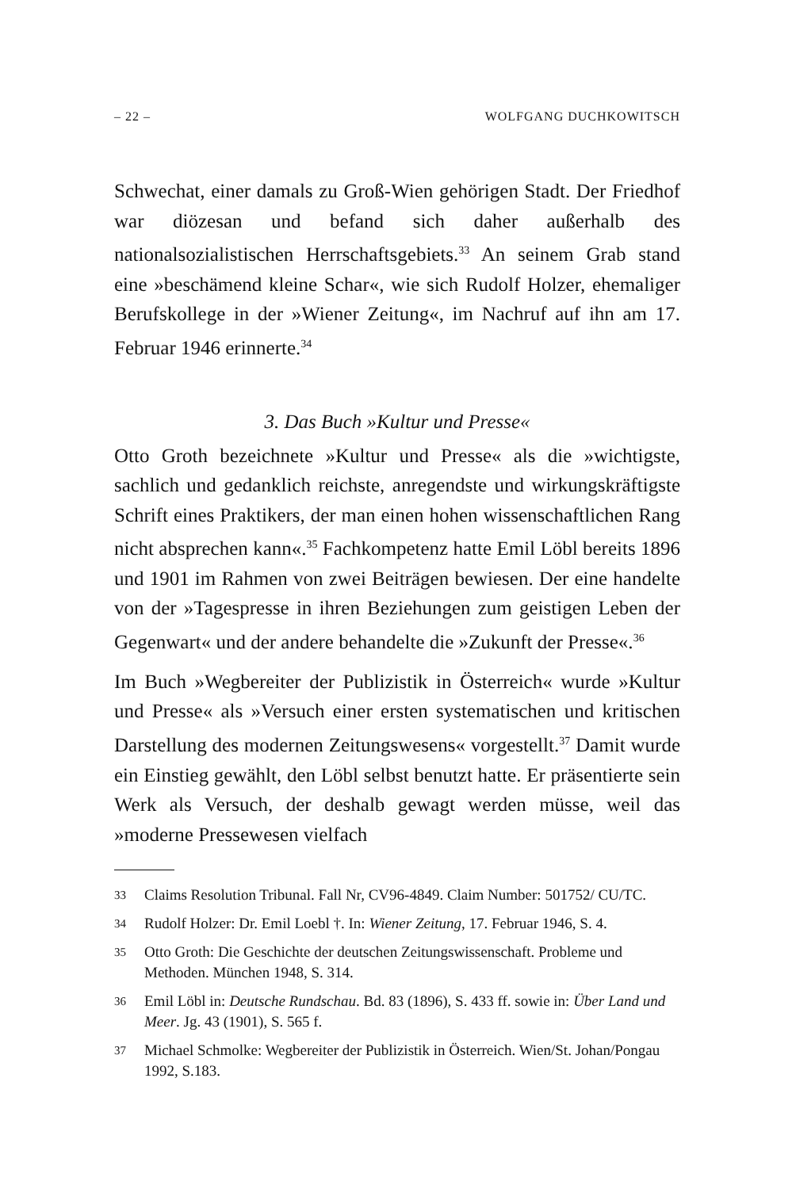– 22 – WOLFGANG DUCHKOWITSCH
Schwechat, einer damals zu Groß-Wien gehörigen Stadt. Der Friedhof war diözesan und befand sich daher außerhalb des nationalsozialistischen Herrschaftsgebiets.<sup>33</sup> An seinem Grab stand eine »beschämend kleine Schar«, wie sich Rudolf Holzer, ehemaliger Berufskollege in der »Wiener Zeitung«, im Nachruf auf ihn am 17. Februar 1946 erinnerte.<sup>34</sup>
3. Das Buch »Kultur und Presse«
Otto Groth bezeichnete »Kultur und Presse« als die »wichtigste, sachlich und gedanklich reichste, anregendste und wirkungskräftigste Schrift eines Praktikers, der man einen hohen wissenschaftlichen Rang nicht absprechen kann«.<sup>35</sup> Fachkompetenz hatte Emil Löbl bereits 1896 und 1901 im Rahmen von zwei Beiträgen bewiesen. Der eine handelte von der »Tagespresse in ihren Beziehungen zum geistigen Leben der Gegenwart« und der andere behandelte die »Zukunft der Presse«.<sup>36</sup>
Im Buch »Wegbereiter der Publizistik in Österreich« wurde »Kultur und Presse« als »Versuch einer ersten systematischen und kritischen Darstellung des modernen Zeitungswesens« vorgestellt.<sup>37</sup> Damit wurde ein Einstieg gewählt, den Löbl selbst benutzt hatte. Er präsentierte sein Werk als Versuch, der deshalb gewagt werden müsse, weil das »moderne Pressewesen vielfach
33 Claims Resolution Tribunal. Fall Nr, CV96-4849. Claim Number: 501752/ CU/TC.
34 Rudolf Holzer: Dr. Emil Loebl †. In: Wiener Zeitung, 17. Februar 1946, S. 4.
35 Otto Groth: Die Geschichte der deutschen Zeitungswissenschaft. Probleme und Methoden. München 1948, S. 314.
36 Emil Löbl in: Deutsche Rundschau. Bd. 83 (1896), S. 433 ff. sowie in: Über Land und Meer. Jg. 43 (1901), S. 565 f.
37 Michael Schmolke: Wegbereiter der Publizistik in Österreich. Wien/St. Johan/Pongau 1992, S.183.